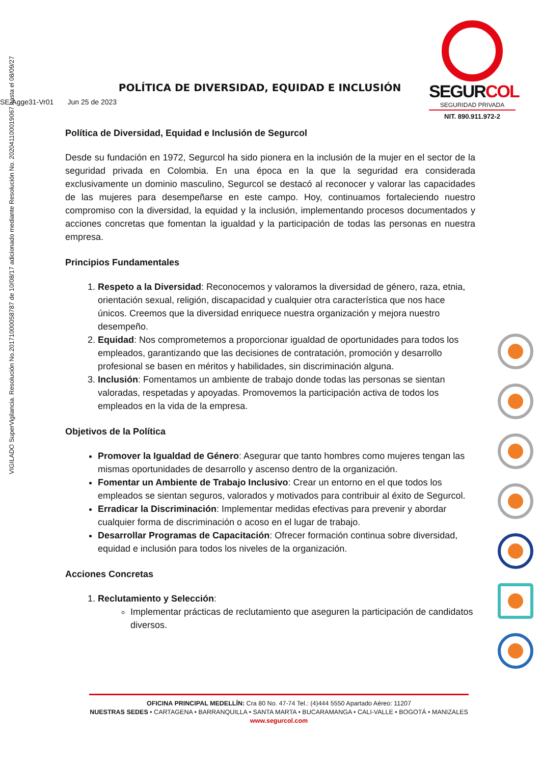VIGILADO SuperVigilancia. Resolución No.20171000058787 de 10/08/17 adicionado mediante Resolución No. 20204110001906​7 hasta el 08/09/27
SEGURCOL
SEGURIDAD PRIVADA
NIT. 890.911.972-2
POLÍTICA DE DIVERSIDAD, EQUIDAD E INCLUSIÓN
SE-Agge31-Vr01 Jun 25 de 2023
Política de Diversidad, Equidad e Inclusión de Segurcol
Desde su fundación en 1972, Segurcol ha sido pionera en la inclusión de la mujer en el sector de la seguridad privada en Colombia. En una época en la que la seguridad era considerada exclusivamente un dominio masculino, Segurcol se destacó al reconocer y valorar las capacidades de las mujeres para desempeñarse en este campo. Hoy, continuamos fortaleciendo nuestro compromiso con la diversidad, la equidad y la inclusión, implementando procesos documentados y acciones concretas que fomentan la igualdad y la participación de todas las personas en nuestra empresa.
Principios Fundamentales
1. Respeto a la Diversidad: Reconocemos y valoramos la diversidad de género, raza, etnia, orientación sexual, religión, discapacidad y cualquier otra característica que nos hace únicos. Creemos que la diversidad enriquece nuestra organización y mejora nuestro desempeño.
2. Equidad: Nos comprometemos a proporcionar igualdad de oportunidades para todos los empleados, garantizando que las decisiones de contratación, promoción y desarrollo profesional se basen en méritos y habilidades, sin discriminación alguna.
3. Inclusión: Fomentamos un ambiente de trabajo donde todas las personas se sientan valoradas, respetadas y apoyadas. Promovemos la participación activa de todos los empleados en la vida de la empresa.
Objetivos de la Política
Promover la Igualdad de Género: Asegurar que tanto hombres como mujeres tengan las mismas oportunidades de desarrollo y ascenso dentro de la organización.
Fomentar un Ambiente de Trabajo Inclusivo: Crear un entorno en el que todos los empleados se sientan seguros, valorados y motivados para contribuir al éxito de Segurcol.
Erradicar la Discriminación: Implementar medidas efectivas para prevenir y abordar cualquier forma de discriminación o acoso en el lugar de trabajo.
Desarrollar Programas de Capacitación: Ofrecer formación continua sobre diversidad, equidad e inclusión para todos los niveles de la organización.
Acciones Concretas
1. Reclutamiento y Selección:
Implementar prácticas de reclutamiento que aseguren la participación de candidatos diversos.
OFICINA PRINCIPAL MEDELLÍN: Cra 80 No. 47-74 Tel.: (4)444 5550 Apartado Aéreo: 11207
NUESTRAS SEDES • CARTAGENA • BARRANQUILLA • SANTA MARTA • BUCARAMANGA • CALI-VALLE • BOGOTÁ • MANIZALES
www.segurcol.com